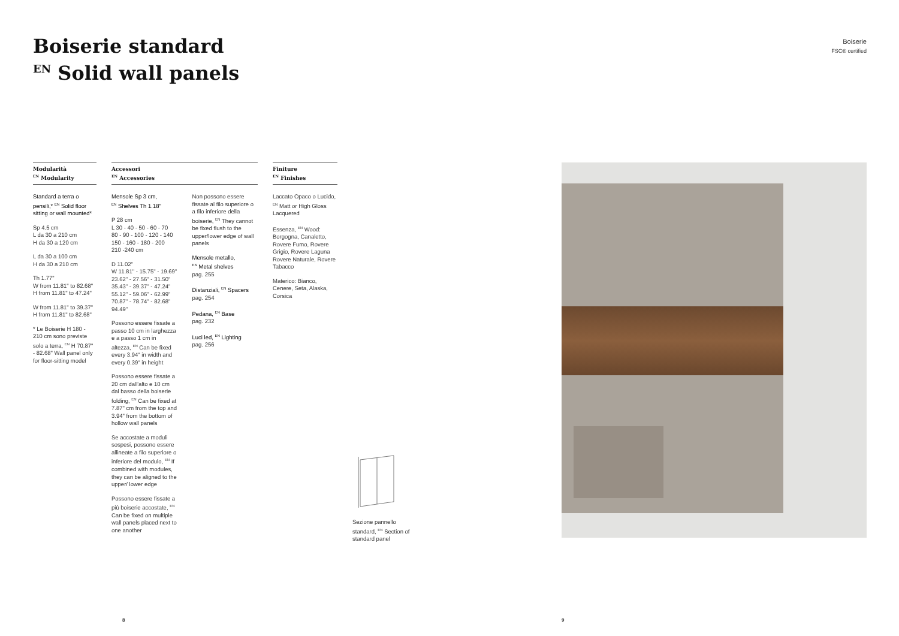Boiserie standard
<sup>EN</sup> Solid wall panels
Boiserie
FSC® certified
Modularità
<sup>EN</sup> Modularity
Standard a terra o pensili,* <sup>EN</sup> Solid floor sitting or wall mounted*
Sp 4.5 cm
L da 30 a 210 cm
H da 30 a 120 cm
L da 30 a 100 cm
H da 30 a 210 cm
Th 1.77"
W from 11.81" to 82.68"
H from 11.81" to 47.24"
W from 11.81" to 39.37"
H from 11.81" to 82.68"
* Le Boiserie H 180 - 210 cm sono previste solo a terra, <sup>EN</sup> H 70.87" - 82.68" Wall panel only for floor-sitting model
Accessori
<sup>EN</sup> Accessories
Mensole Sp 3 cm,
<sup>EN</sup> Shelves Th 1.18"
P 28 cm
L 30 - 40 - 50 - 60 - 70
80 - 90 - 100 - 120 - 140
150 - 160 - 180 - 200
210 -240 cm
D 11.02"
W 11.81" - 15.75" - 19.69" 23.62" - 27.56" - 31.50" 35.43" - 39.37" - 47.24" 55.12" - 59.06" - 62.99" 70.87" - 78.74" - 82.68" 94.49"
Possono essere fissate a passo 10 cm in larghezza e a passo 1 cm in altezza, <sup>EN</sup> Can be fixed every 3.94" in width and every 0.39" in height
Possono essere fissate a 20 cm dall'alto e 10 cm dal basso della boiserie folding, <sup>EN</sup> Can be fixed at 7.87" cm from the top and 3.94" from the bottom of hollow wall panels
Se accostate a moduli sospesi, possono essere allineate a filo superiore o inferiore del modulo, <sup>EN</sup> If combined with modules, they can be aligned to the upper/ lower edge
Possono essere fissate a più boiserie accostate, <sup>EN</sup> Can be fixed on multiple wall panels placed next to one another
Non possono essere fissate al filo superiore o a filo inferiore della boiserie, <sup>EN</sup> They cannot be fixed flush to the upper/lower edge of wall panels
Mensole metallo,
<sup>EN</sup> Metal shelves
pag. 255
Distanziali, <sup>EN</sup> Spacers
pag. 254
Pedana, <sup>EN</sup> Base
pag. 232
Luci led, <sup>EN</sup> Lighting
pag. 256
Finiture
<sup>EN</sup> Finishes
Laccato Opaco o Lucido, <sup>EN</sup> Matt or High Gloss Lacquered
Essenza, <sup>EN</sup> Wood: Borgogna, Canaletto, Rovere Fumo, Rovere Grigio, Rovere Laguna Rovere Naturale, Rovere Tabacco
Materico: Bianco, Cenere, Seta, Alaska, Corsica
Sezione pannello
standard, <sup>EN</sup> Section of
standard panel
8 9